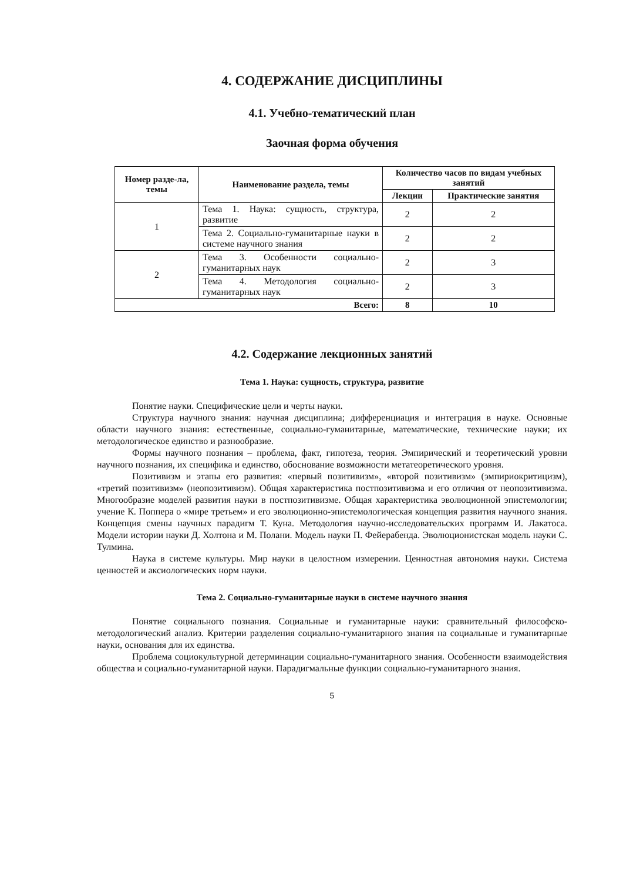4. СОДЕРЖАНИЕ ДИСЦИПЛИНЫ
4.1. Учебно-тематический план
Заочная форма обучения
| Номер разде-ла, темы | Наименование раздела, темы | Количество часов по видам учебных занятий | |
| --- | --- | --- | --- |
| | | Лекции | Практические занятия |
| 1 | Тема 1. Наука: сущность, структура, развитие | 2 | 2 |
| | Тема 2. Социально-гуманитарные науки в системе научного знания | 2 | 2 |
| 2 | Тема 3. Особенности социально-гуманитарных наук | 2 | 3 |
| | Тема 4. Методология социально-гуманитарных наук | 2 | 3 |
| Всего: | | 8 | 10 |
4.2. Содержание лекционных занятий
Тема 1. Наука: сущность, структура, развитие
Понятие науки. Специфические цели и черты науки.
Структура научного знания: научная дисциплина; дифференциация и интеграция в науке. Основные области научного знания: естественные, социально-гуманитарные, математические, технические науки; их методологическое единство и разнообразие.
Формы научного познания – проблема, факт, гипотеза, теория. Эмпирический и теоретический уровни научного познания, их специфика и единство, обоснование возможности метатеоретического уровня.
Позитивизм и этапы его развития: «первый позитивизм», «второй позитивизм» (эмпириокритицизм), «третий позитивизм» (неопозитивизм). Общая характеристика постпозитивизма и его отличия от неопозитивизма. Многообразие моделей развития науки в постпозитивизме. Общая характеристика эволюционной эпистемологии; учение К. Поппера о «мире третьем» и его эволюционно-эпистемологическая концепция развития научного знания. Концепция смены научных парадигм Т. Куна. Методология научно-исследовательских программ И. Лакатоса. Модели истории науки Д. Холтона и М. Полани. Модель науки П. Фейерабенда. Эволюционистская модель науки С. Тулмина.
Наука в системе культуры. Мир науки в целостном измерении. Ценностная автономия науки. Система ценностей и аксиологических норм науки.
Тема 2. Социально-гуманитарные науки в системе научного знания
Понятие социального познания. Социальные и гуманитарные науки: сравнительный философско-методологический анализ. Критерии разделения социально-гуманитарного знания на социальные и гуманитарные науки, основания для их единства.
Проблема социокультурной детерминации социально-гуманитарного знания. Особенности взаимодействия общества и социально-гуманитарной науки. Парадигмальные функции социально-гуманитарного знания.
5